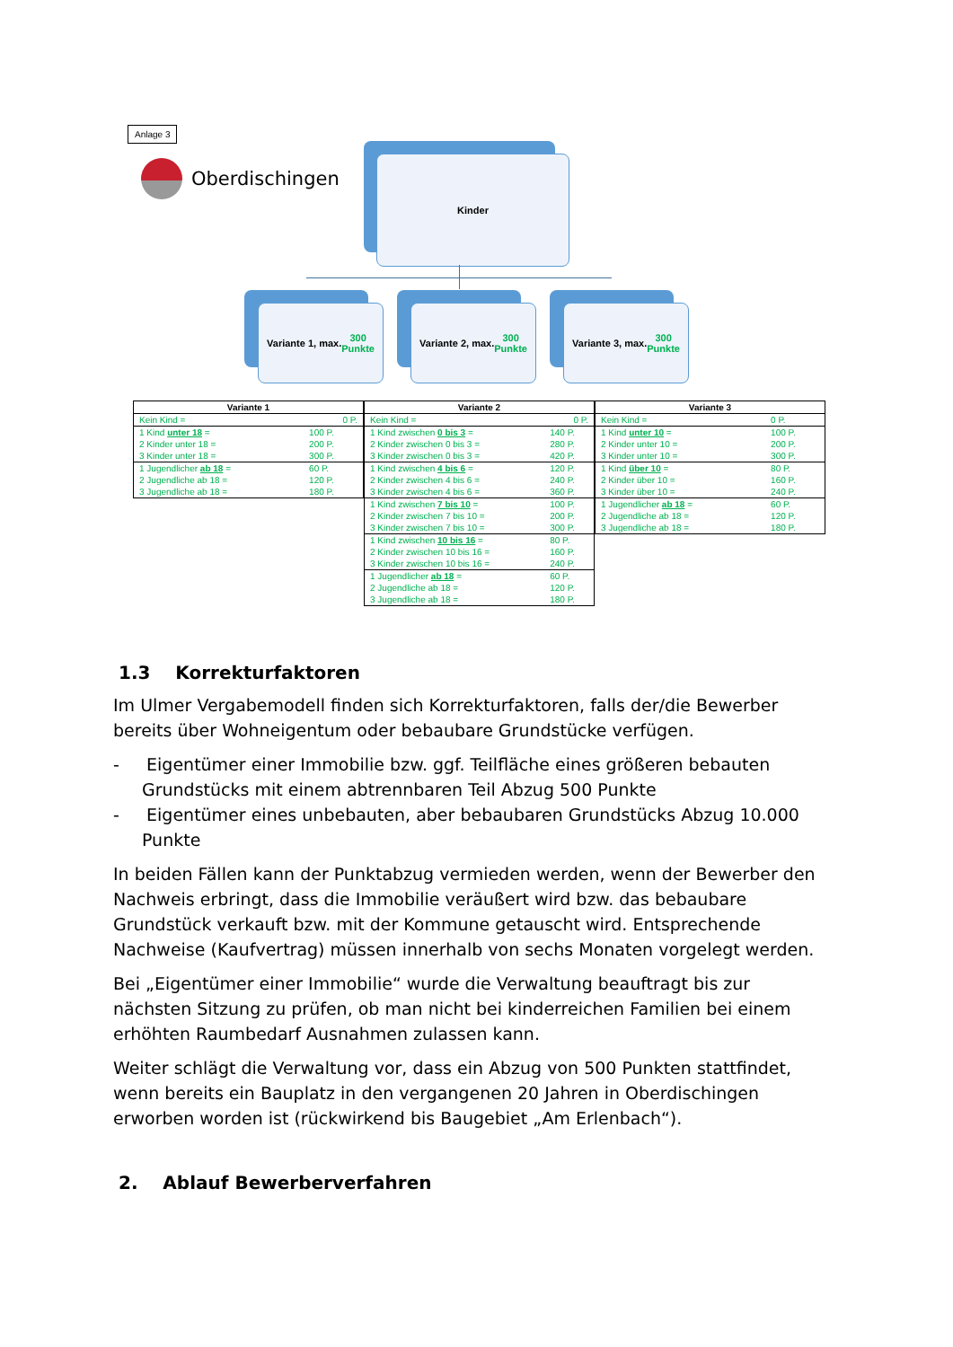Anlage 3
Oberdischingen Kinder
Variante 1, max. 300
Punkte
Variante 2, max. 300
Punkte
Variante 3, max. 300
Punkte
| Variante 1 | |
| --- | --- |
| Kein Kind = | 0 P. |
| 1 Kind unter 18 = | 100 P. |
| 2 Kinder unter 18 = | 200 P. |
| 3 Kinder unter 18 = | 300 P. |
| 1 Jugendlicher ab 18 = | 60 P. |
| 2 Jugendliche ab 18 = | 120 P. |
| 3 Jugendliche ab 18 = | 180 P. |
| Variante 2 | |
| --- | --- |
| Kein Kind = | 0 P. |
| 1 Kind zwischen 0 bis 3 = | 140 P. |
| 2 Kinder zwischen 0 bis 3 = | 280 P. |
| 3 Kinder zwischen 0 bis 3 = | 420 P. |
| 1 Kind zwischen 4 bis 6 = | 120 P. |
| 2 Kinder zwischen 4 bis 6 = | 240 P. |
| 3 Kinder zwischen 4 bis 6 = | 360 P. |
| 1 Kind zwischen 7 bis 10 = | 100 P. |
| 2 Kinder zwischen 7 bis 10 = | 200 P. |
| 3 Kinder zwischen 7 bis 10 = | 300 P. |
| 1 Kind zwischen 10 bis 16 = | 80 P. |
| 2 Kinder zwischen 10 bis 16 = | 160 P. |
| 3 Kinder zwischen 10 bis 16 = | 240 P. |
| 1 Jugendlicher ab 18 = | 60 P. |
| 2 Jugendliche ab 18 = | 120 P. |
| 3 Jugendliche ab 18 = | 180 P. |
| Variante 3 | |
| --- | --- |
| Kein Kind = | 0 P. |
| 1 Kind unter 10 = | 100 P. |
| 2 Kinder unter 10 = | 200 P. |
| 3 Kinder unter 10 = | 300 P. |
| 1 Kind über 10 = | 80 P. |
| 2 Kinder über 10 = | 160 P. |
| 3 Kinder über 10 = | 240 P. |
| 1 Jugendlicher ab 18 = | 60 P. |
| 2 Jugendliche ab 18 = | 120 P. |
| 3 Jugendliche ab 18 = | 180 P. |
1.3 Korrekturfaktoren
Im Ulmer Vergabemodell finden sich Korrekturfaktoren, falls der/die Bewerber bereits über Wohneigentum oder bebaubare Grundstücke verfügen.
- Eigentümer einer Immobilie bzw. ggf. Teilfläche eines größeren bebauten Grundstücks mit einem abtrennbaren Teil Abzug 500 Punkte
- Eigentümer eines unbebauten, aber bebaubaren Grundstücks Abzug 10.000 Punkte
In beiden Fällen kann der Punktabzug vermieden werden, wenn der Bewerber den Nachweis erbringt, dass die Immobilie veräußert wird bzw. das bebaubare Grundstück verkauft bzw. mit der Kommune getauscht wird. Entsprechende Nachweise (Kaufvertrag) müssen innerhalb von sechs Monaten vorgelegt werden.
Bei „Eigentümer einer Immobilie“ wurde die Verwaltung beauftragt bis zur nächsten Sitzung zu prüfen, ob man nicht bei kinderreichen Familien bei einem erhöhten Raumbedarf Ausnahmen zulassen kann.
Weiter schlägt die Verwaltung vor, dass ein Abzug von 500 Punkten stattfindet, wenn bereits ein Bauplatz in den vergangenen 20 Jahren in Oberdischingen erworben worden ist (rückwirkend bis Baugebiet „Am Erlenbach“).
2. Ablauf Bewerberverfahren